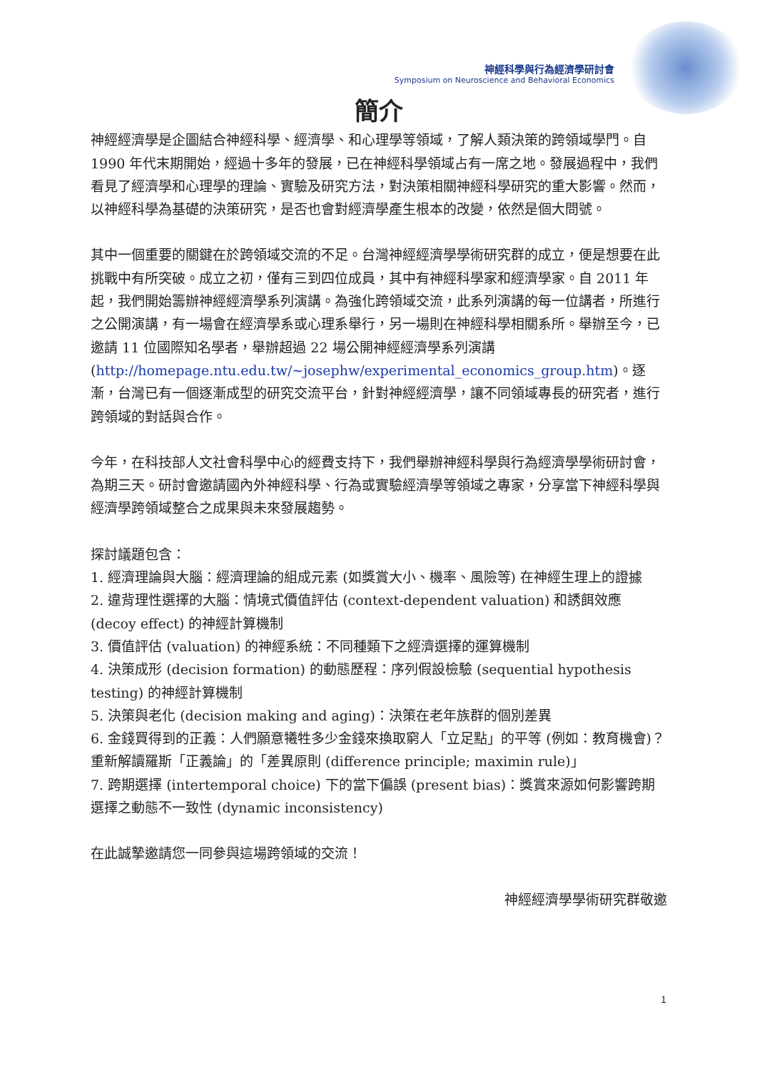神經科學與行為經濟學研討會
Symposium on Neuroscience and Behavioral Economics
簡介
神經經濟學是企圖結合神經科學、經濟學、和心理學等領域，了解人類決策的跨領域學門。自 1990 年代末期開始，經過十多年的發展，已在神經科學領域占有一席之地。發展過程中，我們看見了經濟學和心理學的理論、實驗及研究方法，對決策相關神經科學研究的重大影響。然而，以神經科學為基礎的決策研究，是否也會對經濟學產生根本的改變，依然是個大問號。
其中一個重要的關鍵在於跨領域交流的不足。台灣神經經濟學學術研究群的成立，便是想要在此挑戰中有所突破。成立之初，僅有三到四位成員，其中有神經科學家和經濟學家。自 2011 年起，我們開始籌辦神經經濟學系列演講。為強化跨領域交流，此系列演講的每一位講者，所進行之公開演講，有一場會在經濟學系或心理系舉行，另一場則在神經科學相關系所。舉辦至今，已邀請 11 位國際知名學者，舉辦超過 22 場公開神經經濟學系列演講 (http://homepage.ntu.edu.tw/~josephw/experimental_economics_group.htm)。逐漸，台灣已有一個逐漸成型的研究交流平台，針對神經經濟學，讓不同領域專長的研究者，進行跨領域的對話與合作。
今年，在科技部人文社會科學中心的經費支持下，我們舉辦神經科學與行為經濟學學術研討會，為期三天。研討會邀請國內外神經科學、行為或實驗經濟學等領域之專家，分享當下神經科學與經濟學跨領域整合之成果與未來發展趨勢。
探討議題包含：
1. 經濟理論與大腦：經濟理論的組成元素 (如獎賞大小、機率、風險等) 在神經生理上的證據
2. 違背理性選擇的大腦：情境式價值評估 (context-dependent valuation) 和誘餌效應 (decoy effect) 的神經計算機制
3. 價值評估 (valuation) 的神經系統：不同種類下之經濟選擇的運算機制
4. 決策成形 (decision formation) 的動態歷程：序列假設檢驗 (sequential hypothesis testing) 的神經計算機制
5. 決策與老化 (decision making and aging)：決策在老年族群的個別差異
6. 金錢買得到的正義：人們願意犧牲多少金錢來換取窮人「立足點」的平等 (例如：教育機會)？重新解讀羅斯「正義論」的「差異原則 (difference principle; maximin rule)」
7. 跨期選擇 (intertemporal choice) 下的當下偏誤 (present bias)：獎賞來源如何影響跨期選擇之動態不一致性 (dynamic inconsistency)
在此誠摯邀請您一同參與這場跨領域的交流！
神經經濟學學術研究群敬邀
1